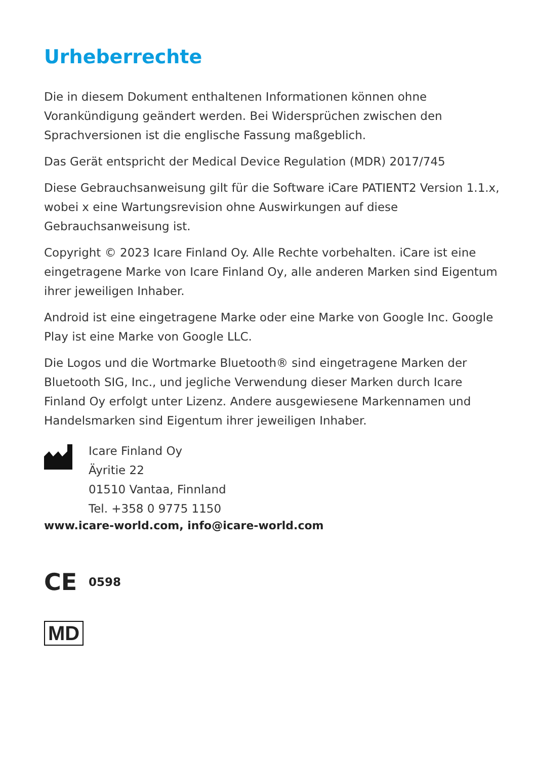Urheberrechte
Die in diesem Dokument enthaltenen Informationen können ohne Vorankündigung geändert werden. Bei Widersprüchen zwischen den Sprachversionen ist die englische Fassung maßgeblich.
Das Gerät entspricht der Medical Device Regulation (MDR) 2017/745
Diese Gebrauchsanweisung gilt für die Software iCare PATIENT2 Version 1.1.x, wobei x eine Wartungsrevision ohne Auswirkungen auf diese Gebrauchsanweisung ist.
Copyright © 2023 Icare Finland Oy. Alle Rechte vorbehalten. iCare ist eine eingetragene Marke von Icare Finland Oy, alle anderen Marken sind Eigentum ihrer jeweiligen Inhaber.
Android ist eine eingetragene Marke oder eine Marke von Google Inc. Google Play ist eine Marke von Google LLC.
Die Logos und die Wortmarke Bluetooth® sind eingetragene Marken der Bluetooth SIG, Inc., und jegliche Verwendung dieser Marken durch Icare Finland Oy erfolgt unter Lizenz. Andere ausgewiesene Markennamen und Handelsmarken sind Eigentum ihrer jeweiligen Inhaber.
Icare Finland Oy
Äyritie 22
01510 Vantaa, Finnland
Tel. +358 0 9775 1150
www.icare-world.com, info@icare-world.com
CE 0598
MD